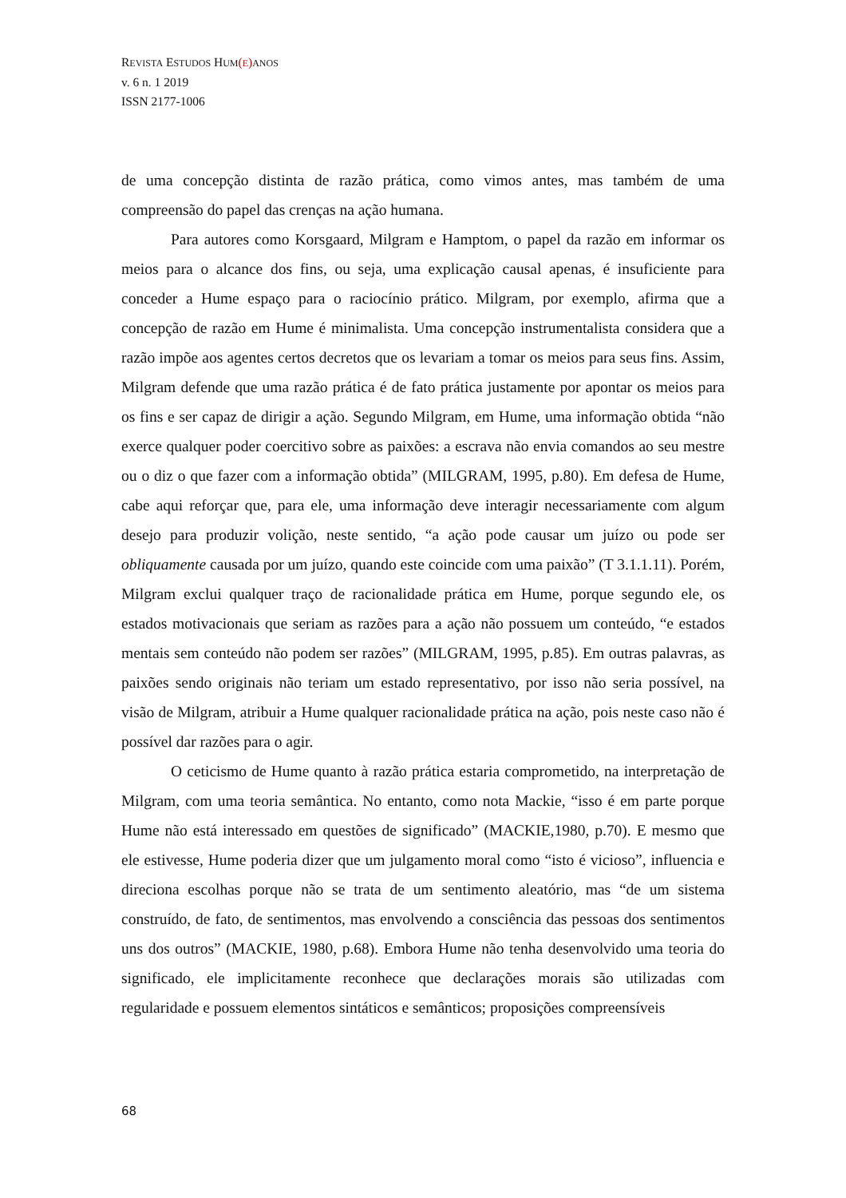REVISTA ESTUDOS HUM(E) ANOS
v. 6 n. 1 2019
ISSN 2177-1006
de uma concepção distinta de razão prática, como vimos antes, mas também de uma compreensão do papel das crenças na ação humana.
Para autores como Korsgaard, Milgram e Hamptom, o papel da razão em informar os meios para o alcance dos fins, ou seja, uma explicação causal apenas, é insuficiente para conceder a Hume espaço para o raciocínio prático. Milgram, por exemplo, afirma que a concepção de razão em Hume é minimalista. Uma concepção instrumentalista considera que a razão impõe aos agentes certos decretos que os levariam a tomar os meios para seus fins. Assim, Milgram defende que uma razão prática é de fato prática justamente por apontar os meios para os fins e ser capaz de dirigir a ação. Segundo Milgram, em Hume, uma informação obtida “não exerce qualquer poder coercitivo sobre as paixões: a escrava não envia comandos ao seu mestre ou o diz o que fazer com a informação obtida” (MILGRAM, 1995, p.80). Em defesa de Hume, cabe aqui reforçar que, para ele, uma informação deve interagir necessariamente com algum desejo para produzir volição, neste sentido, “a ação pode causar um juízo ou pode ser obliquamente causada por um juízo, quando este coincide com uma paixão” (T 3.1.1.11). Porém, Milgram exclui qualquer traço de racionalidade prática em Hume, porque segundo ele, os estados motivacionais que seriam as razões para a ação não possuem um conteúdo, “e estados mentais sem conteúdo não podem ser razões” (MILGRAM, 1995, p.85). Em outras palavras, as paixões sendo originais não teriam um estado representativo, por isso não seria possível, na visão de Milgram, atribuir a Hume qualquer racionalidade prática na ação, pois neste caso não é possível dar razões para o agir.
O ceticismo de Hume quanto à razão prática estaria comprometido, na interpretação de Milgram, com uma teoria semântica. No entanto, como nota Mackie, “isso é em parte porque Hume não está interessado em questões de significado” (MACKIE,1980, p.70). E mesmo que ele estivesse, Hume poderia dizer que um julgamento moral como “isto é vicioso”, influencia e direciona escolhas porque não se trata de um sentimento aleatório, mas “de um sistema construído, de fato, de sentimentos, mas envolvendo a consciência das pessoas dos sentimentos uns dos outros” (MACKIE, 1980, p.68). Embora Hume não tenha desenvolvido uma teoria do significado, ele implicitamente reconhece que declarações morais são utilizadas com regularidade e possuem elementos sintáticos e semânticos; proposições compreensíveis
68